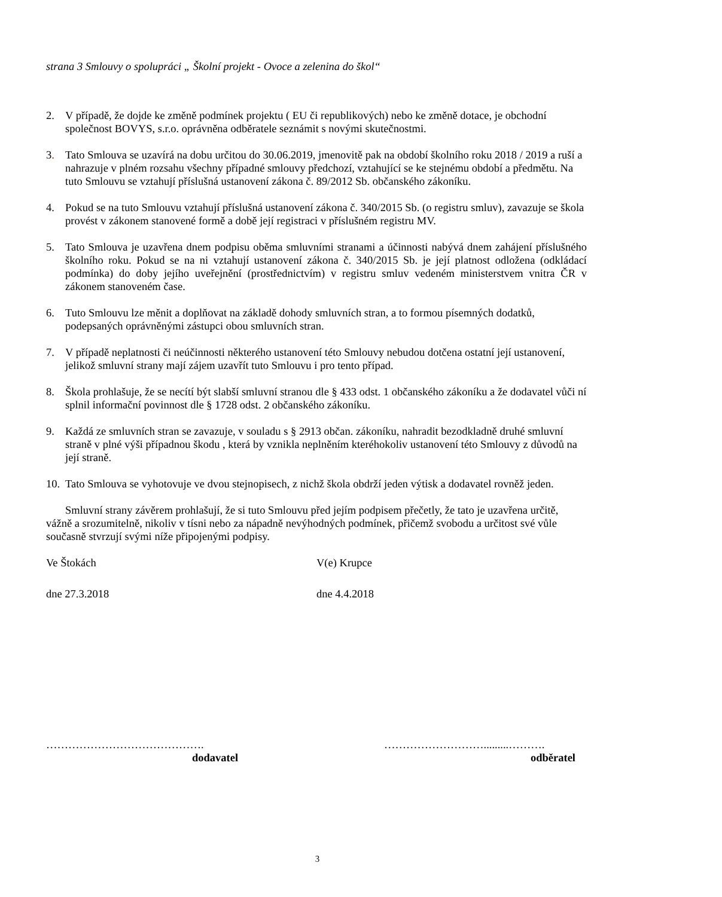strana 3 Smlouvy o spolupráci „ Školní projekt - Ovoce a zelenina do škol“
2. V případě, že dojde ke změně podmínek projektu ( EU či republikových) nebo ke změně dotace, je obchodní společnost BOVYS, s.r.o. oprávněna odběratele seznámit s novými skutečnostmi.
3. Tato Smlouva se uzavírá na dobu určitou do 30.06.2019, jmenovitě pak na období školního roku 2018 / 2019 a ruší a nahrazuje v plném rozsahu všechny případné smlouvy předchozí, vztahující se ke stejnému období a předmětu. Na tuto Smlouvu se vztahují příslušná ustanovení zákona č. 89/2012 Sb. občanského zákoníku.
4. Pokud se na tuto Smlouvu vztahují příslušná ustanovení zákona č. 340/2015 Sb. (o registru smluv), zavazuje se škola provést v zákonem stanovené formě a době její registraci v příslušném registru MV.
5. Tato Smlouva je uzavřena dnem podpisu oběma smluvními stranami a účinnosti nabývá dnem zahájení příslušného školního roku. Pokud se na ni vztahují ustanovení zákona č. 340/2015 Sb. je její platnost odložena (odkládací podmínka) do doby jejího uveřejnění (prostřednictvím) v registru smluv vedeném ministerstvem vnitra ČR v zákonem stanoveném čase.
6. Tuto Smlouvu lze měnit a doplňovat na základě dohody smluvních stran, a to formou písemných dodatků, podepsaných oprávněnými zástupci obou smluvních stran.
7. V případě neplatnosti či neúčinnosti některého ustanovení této Smlouvy nebudou dotčena ostatní její ustanovení, jelikož smluvní strany mají zájem uzavřít tuto Smlouvu i pro tento případ.
8. Škola prohlašuje, že se necítí být slabší smluvní stranou dle § 433 odst. 1 občanského zákoníku a že dodavatel vůči ní splnil informační povinnost dle § 1728 odst. 2 občanského zákoníku.
9. Každá ze smluvních stran se zavazuje, v souladu s § 2913 občan. zákoníku, nahradit bezodkladně druhé smluvní straně v plné výši případnou škodu , která by vznikla neplněním kteréhokoliv ustanovení této Smlouvy z důvodů na její straně.
10.
Tato Smlouva se vyhotovuje ve dvou stejnopisech, z nichž škola obdrží jeden výtisk a dodavatel rovněž jeden.
Smluvní strany závěrem prohlašují, že si tuto Smlouvu před jejím podpisem přečetly, že tato je uzavřena určitě, vážně a srozumitelně, nikoliv v tísni nebo za nápadně nevýhodných podmínek, přičemž svobodu a určitost své vůle současně stvrzují svými níže připojenými podpisy.
Ve Štokách V(e) Krupce
dne 27.3.2018 dne 4.4.2018
…………………………………….
dodavatel
……………………….........……….
odběratel
3